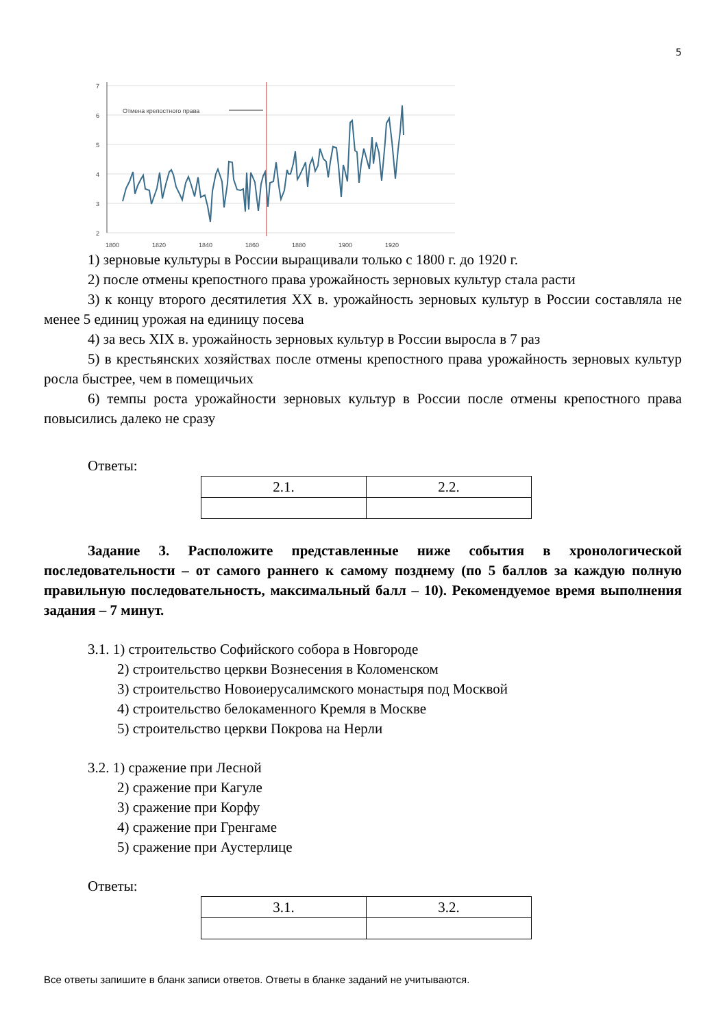5
7
6
5
4
3
2
1800
1820
1840
1860
1880
1900
1920
Отмена крепостного права
1) зерновые культуры в России выращивали только с 1800 г. до 1920 г.
2) после отмены крепостного права урожайность зерновых культур стала расти
3) к концу второго десятилетия XX в. урожайность зерновых культур в России составляла не менее 5 единиц урожая на единицу посева
4) за весь XIX в. урожайность зерновых культур в России выросла в 7 раз
5) в крестьянских хозяйствах после отмены крепостного права урожайность зерновых культур росла быстрее, чем в помещичьих
6) темпы роста урожайности зерновых культур в России после отмены крепостного права повысились далеко не сразу
Ответы:
| 2.1. | 2.2. |
Задание 3. Расположите представленные ниже события в хронологической последовательности – от самого раннего к самому позднему (по 5 баллов за каждую полную правильную последовательность, максимальный балл – 10). Рекомендуемое время выполнения задания – 7 минут.
3.1. 1) строительство Софийского собора в Новгороде
2) строительство церкви Вознесения в Коломенском
3) строительство Новоиерусалимского монастыря под Москвой
4) строительство белокаменного Кремля в Москве
5) строительство церкви Покрова на Нерли
3.2. 1) сражение при Лесной
2) сражение при Кагуле
3) сражение при Корфу
4) сражение при Гренгаме
5) сражение при Аустерлице
Ответы:
| 3.1. | 3.2. |
Все ответы запишите в бланк записи ответов. Ответы в бланке заданий не учитываются.